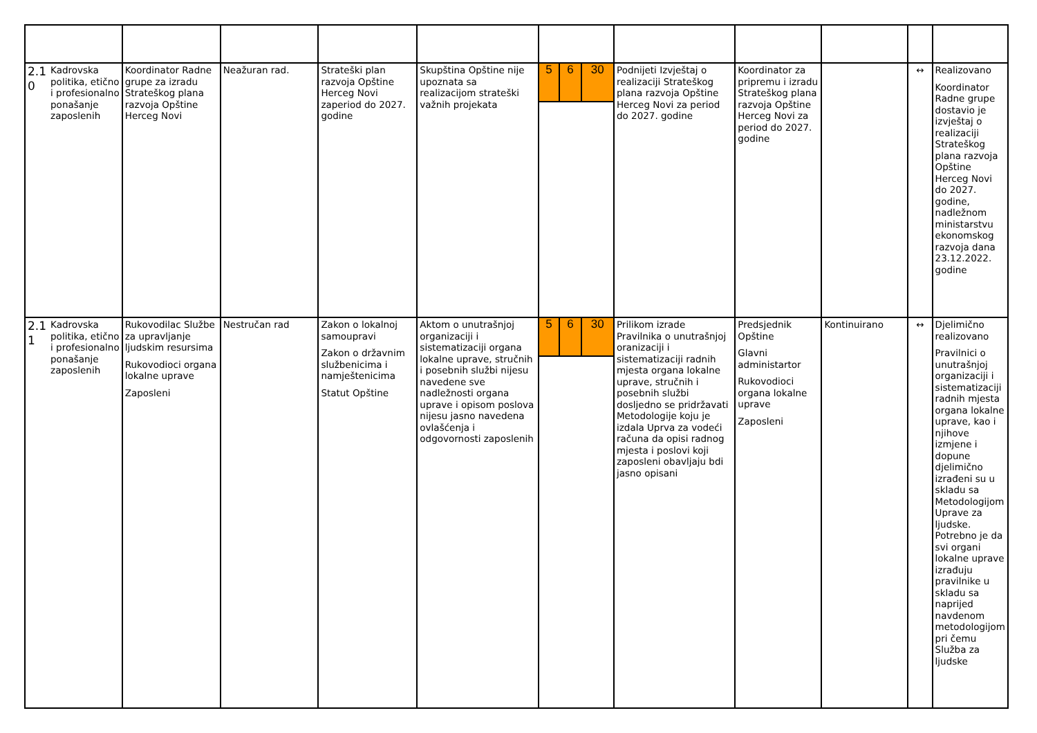| 2.1 0 | Kadrovska politika, etično i profesionalno ponašanje zaposlenih | Koordinator Radne grupe za izradu Strateškog plana razvoja Opštine Herceg Novi | Neažuran rad. | Strateški plan razvoja Opštine Herceg Novi zaperiod do 2027. godine | Skupština Opštine nije upoznata sa realizacijom strateški važnih projekata | / 5 / 6 / 30 / | Podnijeti Izvještaj o realizaciji Strateškog plana razvoja Opštine Herceg Novi za period do 2027. godine | Koordinator za pripremu i izradu Strateškog plana razvoja Opštine Herceg Novi za period do 2027. godine | | ↔ | Realizovano Koordinator Radne grupe dostavio je izvještaj o realizaciji Strateškog plana razvoja Opštine Herceg Novi do 2027. godine, nadležnom ministarstvu ekonomskog razvoja dana 23.12.2022. godine |
| 2.1 1 | Kadrovska politika, etično i profesionalno ponašanje zaposlenih | Rukovodilac Službe za upravljanje ljudskim resursima Rukovodioci organa lokalne uprave Zaposleni | Nestručan rad | Zakon o lokalnoj samoupravi Zakon o državnim službenicima i namještenicima Statut Opštine | Aktom o unutrašnjoj organizaciji i sistematizaciji organa lokalne uprave, stručnih i posebnih službi nijesu navedene sve nadležnosti organa uprave i opisom poslova nijesu jasno navedena ovlašćenja i odgovornosti zaposlenih | / 5 / 6 / 30 / | Prilikom izrade Pravilnika o unutrašnjoj oranizaciji i sistematizaciji radnih mjesta organa lokalne uprave, stručnih i posebnih službi dosljedno se pridržavati Metodologije koju je izdala Uprva za vodeći računa da opisi radnog mjesta i poslovi koji zaposleni obavljaju bdi jasno opisani | Predsjednik Opštine Glavni administartor Rukovodioci organa lokalne uprave Zaposleni | Kontinuirano | ↔ | Djelimično realizovano Pravilnici o unutrašnjoj organizaciji i sistematizaciji radnih mjesta organa lokalne uprave, kao i njihove izmjene i dopune djelimično izrađeni su u skladu sa Metodologijom Uprave za ljudske. Potrebno je da svi organi lokalne uprave izrađuju pravilnike u skladu sa naprijed navdenom metodologijom pri čemu Služba za ljudske |